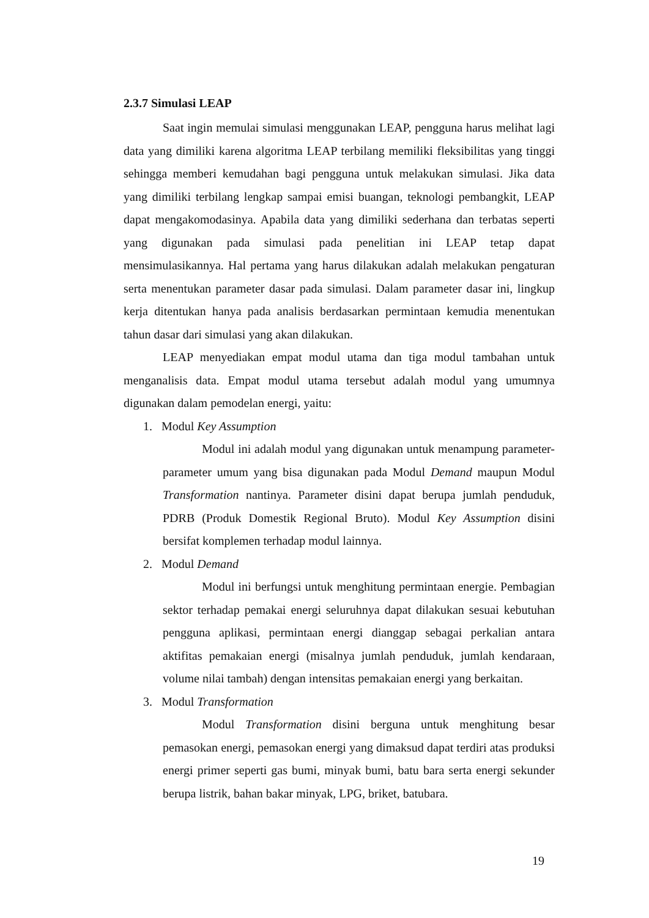2.3.7 Simulasi LEAP
Saat ingin memulai simulasi menggunakan LEAP, pengguna harus melihat lagi data yang dimiliki karena algoritma LEAP terbilang memiliki fleksibilitas yang tinggi sehingga memberi kemudahan bagi pengguna untuk melakukan simulasi. Jika data yang dimiliki terbilang lengkap sampai emisi buangan, teknologi pembangkit, LEAP dapat mengakomodasinya. Apabila data yang dimiliki sederhana dan terbatas seperti yang digunakan pada simulasi pada penelitian ini LEAP tetap dapat mensimulasikannya. Hal pertama yang harus dilakukan adalah melakukan pengaturan serta menentukan parameter dasar pada simulasi. Dalam parameter dasar ini, lingkup kerja ditentukan hanya pada analisis berdasarkan permintaan kemudia menentukan tahun dasar dari simulasi yang akan dilakukan.
LEAP menyediakan empat modul utama dan tiga modul tambahan untuk menganalisis data. Empat modul utama tersebut adalah modul yang umumnya digunakan dalam pemodelan energi, yaitu:
1. Modul Key Assumption
Modul ini adalah modul yang digunakan untuk menampung parameter-parameter umum yang bisa digunakan pada Modul Demand maupun Modul Transformation nantinya. Parameter disini dapat berupa jumlah penduduk, PDRB (Produk Domestik Regional Bruto). Modul Key Assumption disini bersifat komplemen terhadap modul lainnya.
2. Modul Demand
Modul ini berfungsi untuk menghitung permintaan energie. Pembagian sektor terhadap pemakai energi seluruhnya dapat dilakukan sesuai kebutuhan pengguna aplikasi, permintaan energi dianggap sebagai perkalian antara aktifitas pemakaian energi (misalnya jumlah penduduk, jumlah kendaraan, volume nilai tambah) dengan intensitas pemakaian energi yang berkaitan.
3. Modul Transformation
Modul Transformation disini berguna untuk menghitung besar pemasokan energi, pemasokan energi yang dimaksud dapat terdiri atas produksi energi primer seperti gas bumi, minyak bumi, batu bara serta energi sekunder berupa listrik, bahan bakar minyak, LPG, briket, batubara.
19